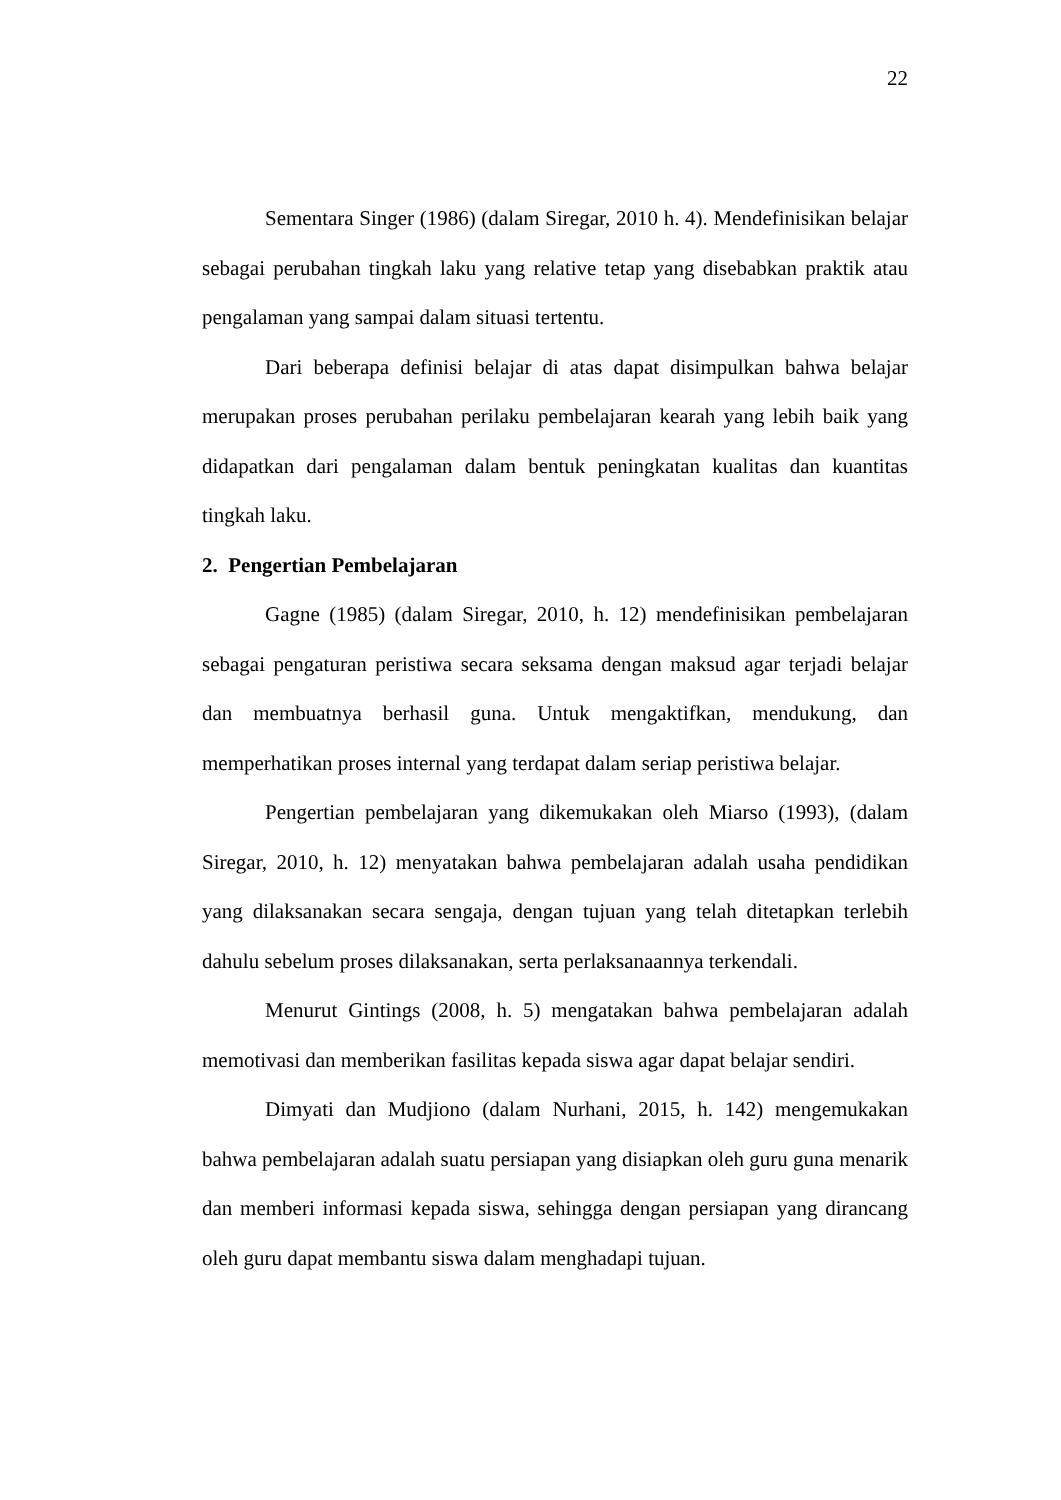22
Sementara Singer (1986) (dalam Siregar, 2010 h. 4). Mendefinisikan belajar sebagai perubahan tingkah laku yang relative tetap yang disebabkan praktik atau pengalaman yang sampai dalam situasi tertentu.
Dari beberapa definisi belajar di atas dapat disimpulkan bahwa belajar merupakan proses perubahan perilaku pembelajaran kearah yang lebih baik yang didapatkan dari pengalaman dalam bentuk peningkatan kualitas dan kuantitas tingkah laku.
2. Pengertian Pembelajaran
Gagne (1985) (dalam Siregar, 2010, h. 12) mendefinisikan pembelajaran sebagai pengaturan peristiwa secara seksama dengan maksud agar terjadi belajar dan membuatnya berhasil guna. Untuk mengaktifkan, mendukung, dan memperhatikan proses internal yang terdapat dalam seriap peristiwa belajar.
Pengertian pembelajaran yang dikemukakan oleh Miarso (1993), (dalam Siregar, 2010, h. 12) menyatakan bahwa pembelajaran adalah usaha pendidikan yang dilaksanakan secara sengaja, dengan tujuan yang telah ditetapkan terlebih dahulu sebelum proses dilaksanakan, serta perlaksanaannya terkendali.
Menurut Gintings (2008, h. 5) mengatakan bahwa pembelajaran adalah memotivasi dan memberikan fasilitas kepada siswa agar dapat belajar sendiri.
Dimyati dan Mudjiono (dalam Nurhani, 2015, h. 142) mengemukakan bahwa pembelajaran adalah suatu persiapan yang disiapkan oleh guru guna menarik dan memberi informasi kepada siswa, sehingga dengan persiapan yang dirancang oleh guru dapat membantu siswa dalam menghadapi tujuan.